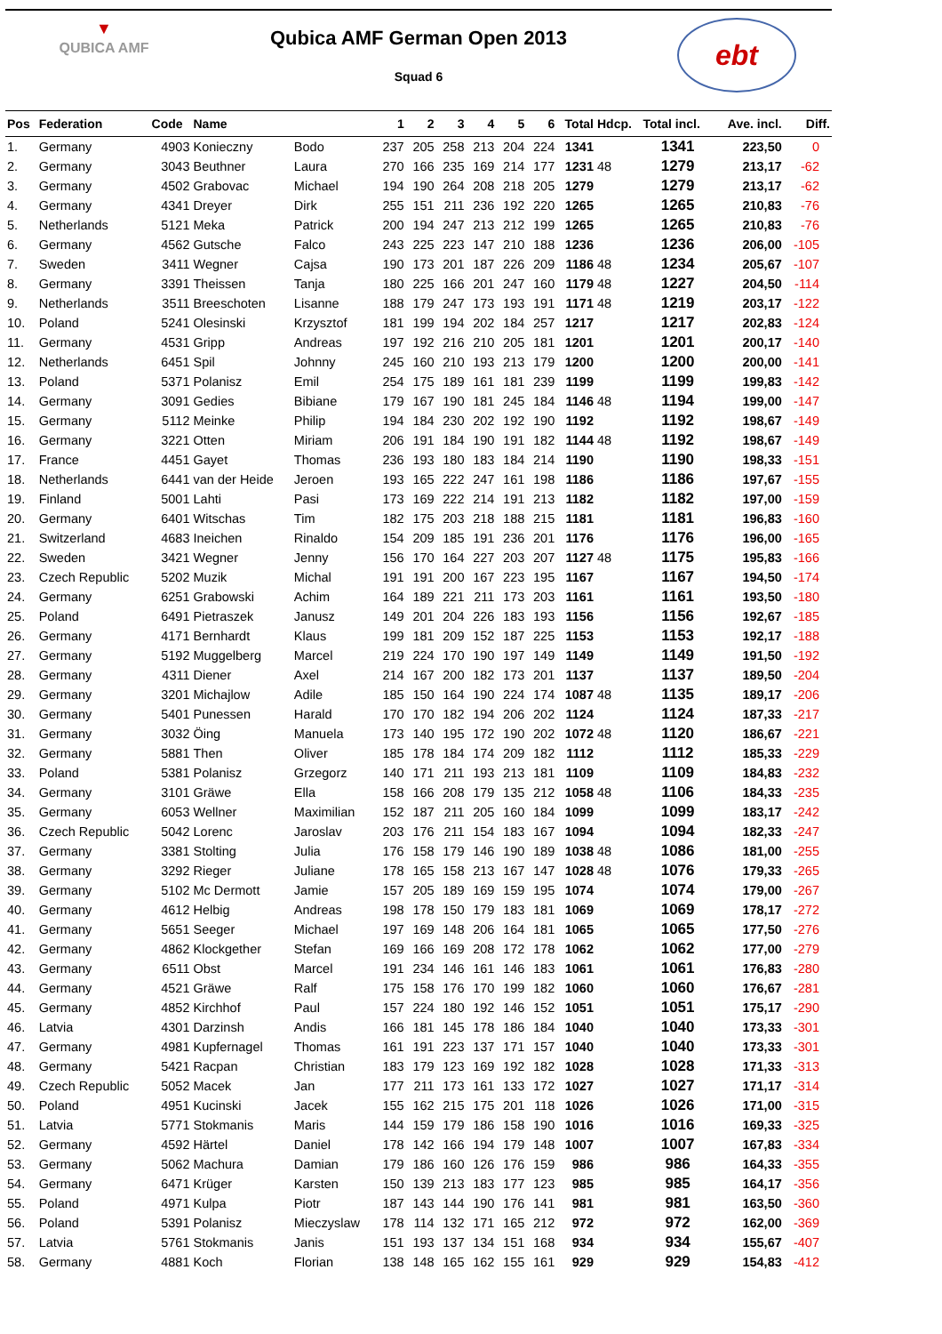▼
QUBICA AMF
Qubica AMF German Open 2013
Squad 6
ebt
| Pos | Federation | Code | Name | | 1 | 2 | 3 | 4 | 5 | 6 | Total | Hdcp. | Total incl. | Ave. incl. | Diff. |
| --- | --- | --- | --- | --- | --- | --- | --- | --- | --- | --- | --- | --- | --- | --- | --- |
| 1. | Germany | 4903 | Konieczny | Bodo | 237 | 205 | 258 | 213 | 204 | 224 | 1341 | | 1341 | 223,50 | 0 |
| 2. | Germany | 3043 | Beuthner | Laura | 270 | 166 | 235 | 169 | 214 | 177 | 1231 | 48 | 1279 | 213,17 | -62 |
| 3. | Germany | 4502 | Grabovac | Michael | 194 | 190 | 264 | 208 | 218 | 205 | 1279 | | 1279 | 213,17 | -62 |
| 4. | Germany | 4341 | Dreyer | Dirk | 255 | 151 | 211 | 236 | 192 | 220 | 1265 | | 1265 | 210,83 | -76 |
| 5. | Netherlands | 5121 | Meka | Patrick | 200 | 194 | 247 | 213 | 212 | 199 | 1265 | | 1265 | 210,83 | -76 |
| 6. | Germany | 4562 | Gutsche | Falco | 243 | 225 | 223 | 147 | 210 | 188 | 1236 | | 1236 | 206,00 | -105 |
| 7. | Sweden | 3411 | Wegner | Cajsa | 190 | 173 | 201 | 187 | 226 | 209 | 1186 | 48 | 1234 | 205,67 | -107 |
| 8. | Germany | 3391 | Theissen | Tanja | 180 | 225 | 166 | 201 | 247 | 160 | 1179 | 48 | 1227 | 204,50 | -114 |
| 9. | Netherlands | 3511 | Breeschoten | Lisanne | 188 | 179 | 247 | 173 | 193 | 191 | 1171 | 48 | 1219 | 203,17 | -122 |
| 10. | Poland | 5241 | Olesinski | Krzysztof | 181 | 199 | 194 | 202 | 184 | 257 | 1217 | | 1217 | 202,83 | -124 |
| 11. | Germany | 4531 | Gripp | Andreas | 197 | 192 | 216 | 210 | 205 | 181 | 1201 | | 1201 | 200,17 | -140 |
| 12. | Netherlands | 6451 | Spil | Johnny | 245 | 160 | 210 | 193 | 213 | 179 | 1200 | | 1200 | 200,00 | -141 |
| 13. | Poland | 5371 | Polanisz | Emil | 254 | 175 | 189 | 161 | 181 | 239 | 1199 | | 1199 | 199,83 | -142 |
| 14. | Germany | 3091 | Gedies | Bibiane | 179 | 167 | 190 | 181 | 245 | 184 | 1146 | 48 | 1194 | 199,00 | -147 |
| 15. | Germany | 5112 | Meinke | Philip | 194 | 184 | 230 | 202 | 192 | 190 | 1192 | | 1192 | 198,67 | -149 |
| 16. | Germany | 3221 | Otten | Miriam | 206 | 191 | 184 | 190 | 191 | 182 | 1144 | 48 | 1192 | 198,67 | -149 |
| 17. | France | 4451 | Gayet | Thomas | 236 | 193 | 180 | 183 | 184 | 214 | 1190 | | 1190 | 198,33 | -151 |
| 18. | Netherlands | 6441 | van der Heide | Jeroen | 193 | 165 | 222 | 247 | 161 | 198 | 1186 | | 1186 | 197,67 | -155 |
| 19. | Finland | 5001 | Lahti | Pasi | 173 | 169 | 222 | 214 | 191 | 213 | 1182 | | 1182 | 197,00 | -159 |
| 20. | Germany | 6401 | Witschas | Tim | 182 | 175 | 203 | 218 | 188 | 215 | 1181 | | 1181 | 196,83 | -160 |
| 21. | Switzerland | 4683 | Ineichen | Rinaldo | 154 | 209 | 185 | 191 | 236 | 201 | 1176 | | 1176 | 196,00 | -165 |
| 22. | Sweden | 3421 | Wegner | Jenny | 156 | 170 | 164 | 227 | 203 | 207 | 1127 | 48 | 1175 | 195,83 | -166 |
| 23. | Czech Republic | 5202 | Muzik | Michal | 191 | 191 | 200 | 167 | 223 | 195 | 1167 | | 1167 | 194,50 | -174 |
| 24. | Germany | 6251 | Grabowski | Achim | 164 | 189 | 221 | 211 | 173 | 203 | 1161 | | 1161 | 193,50 | -180 |
| 25. | Poland | 6491 | Pietraszek | Janusz | 149 | 201 | 204 | 226 | 183 | 193 | 1156 | | 1156 | 192,67 | -185 |
| 26. | Germany | 4171 | Bernhardt | Klaus | 199 | 181 | 209 | 152 | 187 | 225 | 1153 | | 1153 | 192,17 | -188 |
| 27. | Germany | 5192 | Muggelberg | Marcel | 219 | 224 | 170 | 190 | 197 | 149 | 1149 | | 1149 | 191,50 | -192 |
| 28. | Germany | 4311 | Diener | Axel | 214 | 167 | 200 | 182 | 173 | 201 | 1137 | | 1137 | 189,50 | -204 |
| 29. | Germany | 3201 | Michajlow | Adile | 185 | 150 | 164 | 190 | 224 | 174 | 1087 | 48 | 1135 | 189,17 | -206 |
| 30. | Germany | 5401 | Punessen | Harald | 170 | 170 | 182 | 194 | 206 | 202 | 1124 | | 1124 | 187,33 | -217 |
| 31. | Germany | 3032 | Öing | Manuela | 173 | 140 | 195 | 172 | 190 | 202 | 1072 | 48 | 1120 | 186,67 | -221 |
| 32. | Germany | 5881 | Then | Oliver | 185 | 178 | 184 | 174 | 209 | 182 | 1112 | | 1112 | 185,33 | -229 |
| 33. | Poland | 5381 | Polanisz | Grzegorz | 140 | 171 | 211 | 193 | 213 | 181 | 1109 | | 1109 | 184,83 | -232 |
| 34. | Germany | 3101 | Gräwe | Ella | 158 | 166 | 208 | 179 | 135 | 212 | 1058 | 48 | 1106 | 184,33 | -235 |
| 35. | Germany | 6053 | Wellner | Maximilian | 152 | 187 | 211 | 205 | 160 | 184 | 1099 | | 1099 | 183,17 | -242 |
| 36. | Czech Republic | 5042 | Lorenc | Jaroslav | 203 | 176 | 211 | 154 | 183 | 167 | 1094 | | 1094 | 182,33 | -247 |
| 37. | Germany | 3381 | Stolting | Julia | 176 | 158 | 179 | 146 | 190 | 189 | 1038 | 48 | 1086 | 181,00 | -255 |
| 38. | Germany | 3292 | Rieger | Juliane | 178 | 165 | 158 | 213 | 167 | 147 | 1028 | 48 | 1076 | 179,33 | -265 |
| 39. | Germany | 5102 | Mc Dermott | Jamie | 157 | 205 | 189 | 169 | 159 | 195 | 1074 | | 1074 | 179,00 | -267 |
| 40. | Germany | 4612 | Helbig | Andreas | 198 | 178 | 150 | 179 | 183 | 181 | 1069 | | 1069 | 178,17 | -272 |
| 41. | Germany | 5651 | Seeger | Michael | 197 | 169 | 148 | 206 | 164 | 181 | 1065 | | 1065 | 177,50 | -276 |
| 42. | Germany | 4862 | Klockgether | Stefan | 169 | 166 | 169 | 208 | 172 | 178 | 1062 | | 1062 | 177,00 | -279 |
| 43. | Germany | 6511 | Obst | Marcel | 191 | 234 | 146 | 161 | 146 | 183 | 1061 | | 1061 | 176,83 | -280 |
| 44. | Germany | 4521 | Gräwe | Ralf | 175 | 158 | 176 | 170 | 199 | 182 | 1060 | | 1060 | 176,67 | -281 |
| 45. | Germany | 4852 | Kirchhof | Paul | 157 | 224 | 180 | 192 | 146 | 152 | 1051 | | 1051 | 175,17 | -290 |
| 46. | Latvia | 4301 | Darzinsh | Andis | 166 | 181 | 145 | 178 | 186 | 184 | 1040 | | 1040 | 173,33 | -301 |
| 47. | Germany | 4981 | Kupfernagel | Thomas | 161 | 191 | 223 | 137 | 171 | 157 | 1040 | | 1040 | 173,33 | -301 |
| 48. | Germany | 5421 | Racpan | Christian | 183 | 179 | 123 | 169 | 192 | 182 | 1028 | | 1028 | 171,33 | -313 |
| 49. | Czech Republic | 5052 | Macek | Jan | 177 | 211 | 173 | 161 | 133 | 172 | 1027 | | 1027 | 171,17 | -314 |
| 50. | Poland | 4951 | Kucinski | Jacek | 155 | 162 | 215 | 175 | 201 | 118 | 1026 | | 1026 | 171,00 | -315 |
| 51. | Latvia | 5771 | Stokmanis | Maris | 144 | 159 | 179 | 186 | 158 | 190 | 1016 | | 1016 | 169,33 | -325 |
| 52. | Germany | 4592 | Härtel | Daniel | 178 | 142 | 166 | 194 | 179 | 148 | 1007 | | 1007 | 167,83 | -334 |
| 53. | Germany | 5062 | Machura | Damian | 179 | 186 | 160 | 126 | 176 | 159 | 986 | | 986 | 164,33 | -355 |
| 54. | Germany | 6471 | Krüger | Karsten | 150 | 139 | 213 | 183 | 177 | 123 | 985 | | 985 | 164,17 | -356 |
| 55. | Poland | 4971 | Kulpa | Piotr | 187 | 143 | 144 | 190 | 176 | 141 | 981 | | 981 | 163,50 | -360 |
| 56. | Poland | 5391 | Polanisz | Mieczyslaw | 178 | 114 | 132 | 171 | 165 | 212 | 972 | | 972 | 162,00 | -369 |
| 57. | Latvia | 5761 | Stokmanis | Janis | 151 | 193 | 137 | 134 | 151 | 168 | 934 | | 934 | 155,67 | -407 |
| 58. | Germany | 4881 | Koch | Florian | 138 | 148 | 165 | 162 | 155 | 161 | 929 | | 929 | 154,83 | -412 |